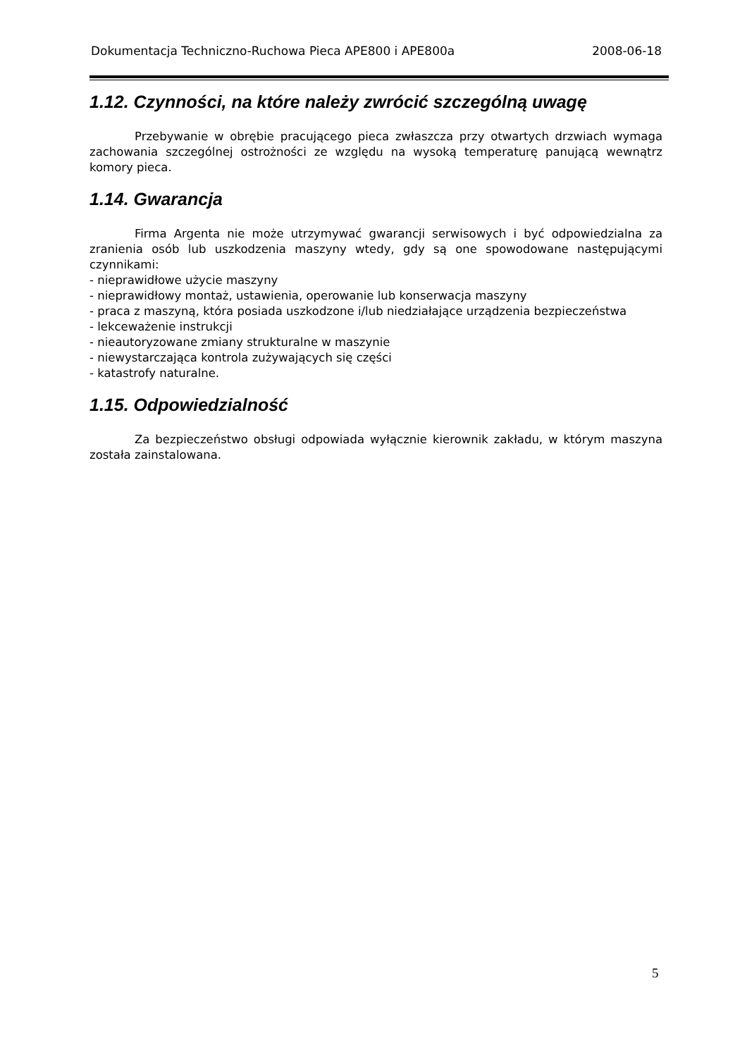Dokumentacja Techniczno-Ruchowa Pieca APE800 i APE800a 2008-06-18
1.12. Czynności, na które należy zwrócić szczególną uwagę
Przebywanie w obrębie pracującego pieca zwłaszcza przy otwartych drzwiach wymaga zachowania szczególnej ostrożności ze względu na wysoką temperaturę panującą wewnątrz komory pieca.
1.14. Gwarancja
Firma Argenta nie może utrzymywać gwarancji serwisowych i być odpowiedzialna za zranienia osób lub uszkodzenia maszyny wtedy, gdy są one spowodowane następującymi czynnikami:
- nieprawidłowe użycie maszyny
- nieprawidłowy montaż, ustawienia, operowanie lub konserwacja maszyny
- praca z maszyną, która posiada uszkodzone i/lub niedziałające urządzenia bezpieczeństwa
- lekceważenie instrukcji
- nieautoryzowane zmiany strukturalne w maszynie
- niewystarczająca kontrola zużywających się części
- katastrofy naturalne.
1.15. Odpowiedzialność
Za bezpieczeństwo obsługi odpowiada wyłącznie kierownik zakładu, w którym maszyna została zainstalowana.
5